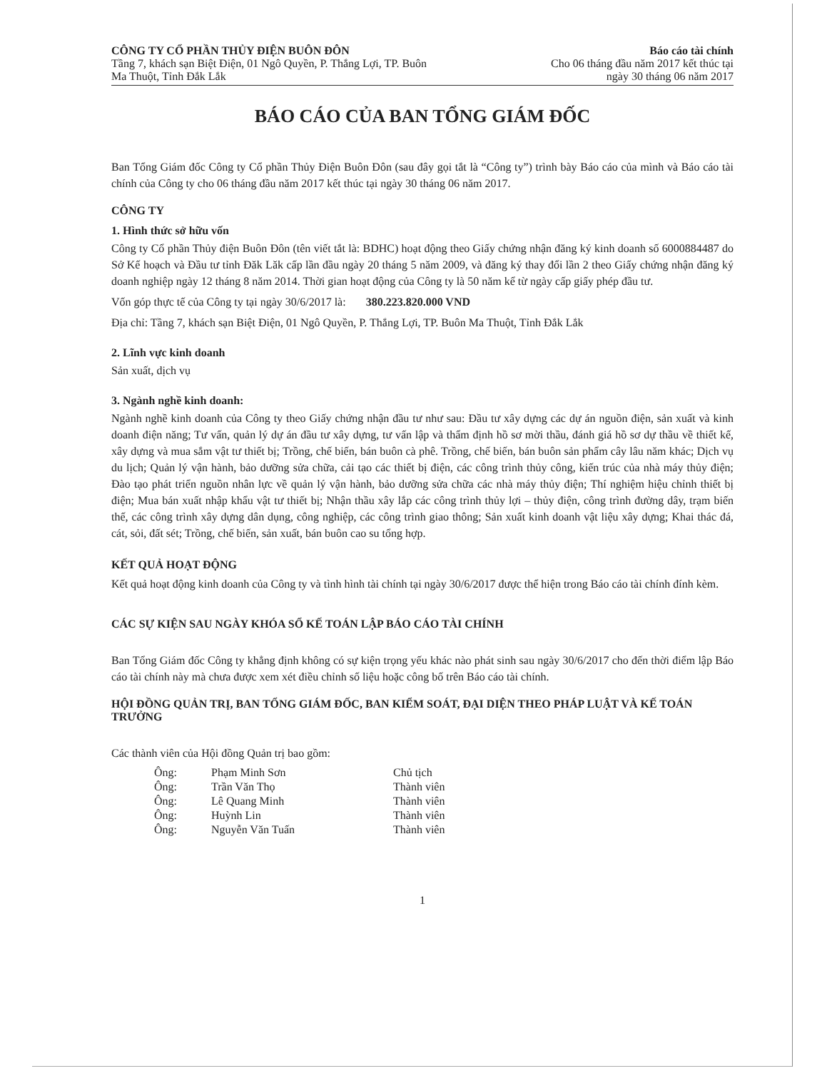CÔNG TY CỔ PHẦN THỦY ĐIỆN BUÔN ĐÔN
Tầng 7, khách sạn Biệt Điện, 01 Ngô Quyền, P. Thắng Lợi, TP. Buôn
Ma Thuột, Tỉnh Đắk Lắk
Báo cáo tài chính
Cho 06 tháng đầu năm 2017 kết thúc tại
ngày 30 tháng 06 năm 2017
BÁO CÁO CỦA BAN TỔNG GIÁM ĐỐC
Ban Tổng Giám đốc Công ty Cổ phần Thủy Điện Buôn Đôn (sau đây gọi tắt là “Công ty”) trình bày Báo cáo của mình và Báo cáo tài chính của Công ty cho 06 tháng đầu năm 2017 kết thúc tại ngày 30 tháng 06 năm 2017.
CÔNG TY
1. Hình thức sở hữu vốn
Công ty Cổ phần Thủy điện Buôn Đôn (tên viết tắt là: BDHC) hoạt động theo Giấy chứng nhận đăng ký kinh doanh số 6000884487 do Sở Kế hoạch và Đầu tư tỉnh Đăk Lăk cấp lần đầu ngày 20 tháng 5 năm 2009, và đăng ký thay đổi lần 2 theo Giấy chứng nhận đăng ký doanh nghiệp ngày 12 tháng 8 năm 2014. Thời gian hoạt động của Công ty là 50 năm kể từ ngày cấp giấy phép đầu tư.
Vốn góp thực tế của Công ty tại ngày 30/6/2017 là: 380.223.820.000 VND
Địa chỉ: Tầng 7, khách sạn Biệt Điện, 01 Ngô Quyền, P. Thắng Lợi, TP. Buôn Ma Thuột, Tỉnh Đắk Lắk
2. Lĩnh vực kinh doanh
Sản xuất, dịch vụ
3. Ngành nghề kinh doanh:
Ngành nghề kinh doanh của Công ty theo Giấy chứng nhận đầu tư như sau: Đầu tư xây dựng các dự án nguồn điện, sản xuất và kinh doanh điện năng; Tư vấn, quản lý dự án đầu tư xây dựng, tư vấn lập và thẩm định hồ sơ mời thầu, đánh giá hồ sơ dự thầu về thiết kế, xây dựng và mua sắm vật tư thiết bị; Trồng, chế biến, bán buôn cà phê. Trồng, chế biến, bán buôn sản phẩm cây lâu năm khác; Dịch vụ du lịch; Quản lý vận hành, bảo dưỡng sửa chữa, cải tạo các thiết bị điện, các công trình thủy công, kiến trúc của nhà máy thủy điện; Đào tạo phát triển nguồn nhân lực về quản lý vận hành, bảo dưỡng sửa chữa các nhà máy thủy điện; Thí nghiệm hiệu chỉnh thiết bị điện; Mua bán xuất nhập khẩu vật tư thiết bị; Nhận thầu xây lắp các công trình thủy lợi – thủy điện, công trình đường dây, trạm biến thế, các công trình xây dựng dân dụng, công nghiệp, các công trình giao thông; Sản xuất kinh doanh vật liệu xây dựng; Khai thác đá, cát, sỏi, đất sét; Trồng, chế biến, sản xuất, bán buôn cao su tổng hợp.
KẾT QUẢ HOẠT ĐỘNG
Kết quả hoạt động kinh doanh của Công ty và tình hình tài chính tại ngày 30/6/2017 được thể hiện trong Báo cáo tài chính đính kèm.
CÁC SỰ KIỆN SAU NGÀY KHÓA SỔ KẾ TOÁN LẬP BÁO CÁO TÀI CHÍNH
Ban Tổng Giám đốc Công ty khẳng định không có sự kiện trọng yếu khác nào phát sinh sau ngày 30/6/2017 cho đến thời điểm lập Báo cáo tài chính này mà chưa được xem xét điều chỉnh số liệu hoặc công bố trên Báo cáo tài chính.
HỘI ĐỒNG QUẢN TRỊ, BAN TỔNG GIÁM ĐỐC, BAN KIỂM SOÁT, ĐẠI DIỆN THEO PHÁP LUẬT VÀ KẾ TOÁN TRƯỞNG
Các thành viên của Hội đồng Quản trị bao gồm:
| Ông: | Phạm Minh Sơn | Chủ tịch |
| Ông: | Trần Văn Thọ | Thành viên |
| Ông: | Lê Quang Minh | Thành viên |
| Ông: | Huỳnh Lin | Thành viên |
| Ông: | Nguyễn Văn Tuấn | Thành viên |
1